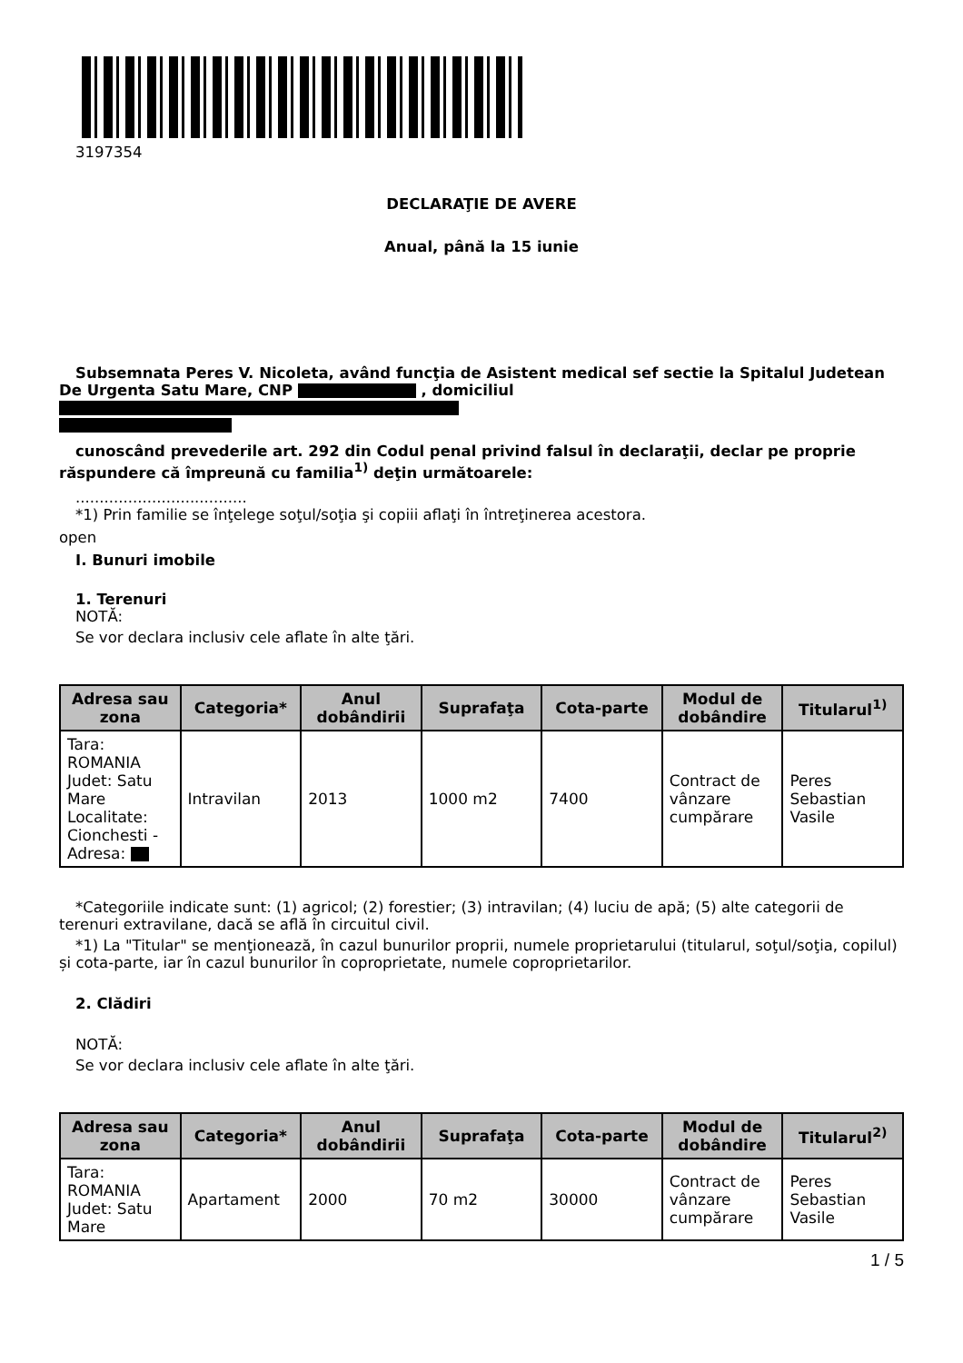3197354
DECLARAŢIE DE AVERE
Anual, până la 15 iunie
Subsemnata Peres V. Nicoleta, având funcţia de Asistent medical sef sectie la Spitalul Judetean De Urgenta Satu Mare, CNP , domiciliul
cunoscând prevederile art. 292 din Codul penal privind falsul în declaraţii, declar pe proprie răspundere că împreună cu familia<sup>1)</sup> deţin următoarele:
....................................
*1) Prin familie se înţelege soţul/soţia şi copiii aflaţi în întreţinerea acestora.
open
I. Bunuri imobile
1. Terenuri
NOTĂ:
Se vor declara inclusiv cele aflate în alte ţări.
| Adresa sau zona | Categoria* | Anul dobândirii | Suprafaţa | Cota-parte | Modul de dobândire | Titularul<sup>1)</sup> |
| --- | --- | --- | --- | --- | --- | --- |
| Tara: ROMANIA Judet: Satu Mare Localitate: Cionchesti - Adresa: | Intravilan | 2013 | 1000 m2 | 7400 | Contract de vânzare cumpărare | Peres Sebastian Vasile |
*Categoriile indicate sunt: (1) agricol; (2) forestier; (3) intravilan; (4) luciu de apă; (5) alte categorii de terenuri extravilane, dacă se află în circuitul civil.
*1) La "Titular" se menţionează, în cazul bunurilor proprii, numele proprietarului (titularul, soţul/soţia, copilul) și cota-parte, iar în cazul bunurilor în coproprietate, numele coproprietarilor.
2. Clădiri
NOTĂ:
Se vor declara inclusiv cele aflate în alte ţări.
| Adresa sau zona | Categoria* | Anul dobândirii | Suprafaţa | Cota-parte | Modul de dobândire | Titularul<sup>2)</sup> |
| --- | --- | --- | --- | --- | --- | --- |
| Tara: ROMANIA Judet: Satu Mare | Apartament | 2000 | 70 m2 | 30000 | Contract de vânzare cumpărare | Peres Sebastian Vasile |
1 / 5